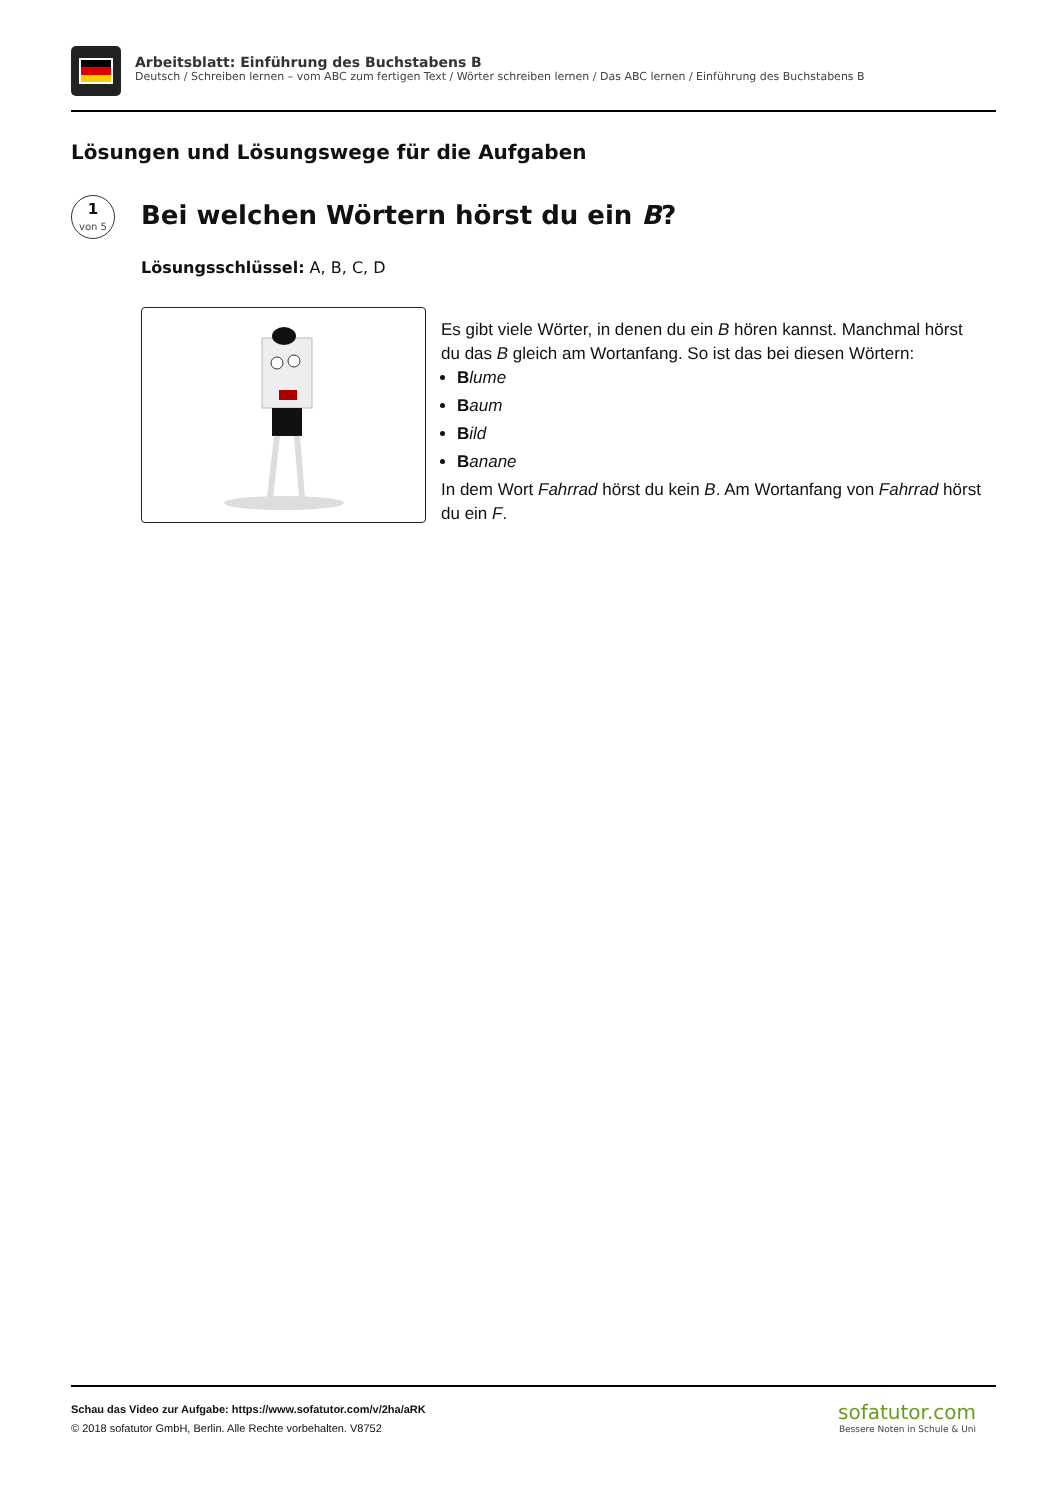Arbeitsblatt: Einführung des Buchstabens B
Deutsch / Schreiben lernen – vom ABC zum fertigen Text / Wörter schreiben lernen / Das ABC lernen / Einführung des Buchstabens B
Lösungen und Lösungswege für die Aufgaben
1
von 5
Bei welchen Wörtern hörst du ein B?
Lösungsschlüssel: A, B, C, D
Es gibt viele Wörter, in denen du ein B hören kannst. Manchmal hörst du das B gleich am Wortanfang. So ist das bei diesen Wörtern:
Blume
Baum
Bild
Banane
In dem Wort Fahrrad hörst du kein B. Am Wortanfang von Fahrrad hörst du ein F.
Schau das Video zur Aufgabe: https://www.sofatutor.com/v/2ha/aRK
© 2018 sofatutor GmbH, Berlin. Alle Rechte vorbehalten. V8752
sofatutor.com
Bessere Noten in Schule & Uni